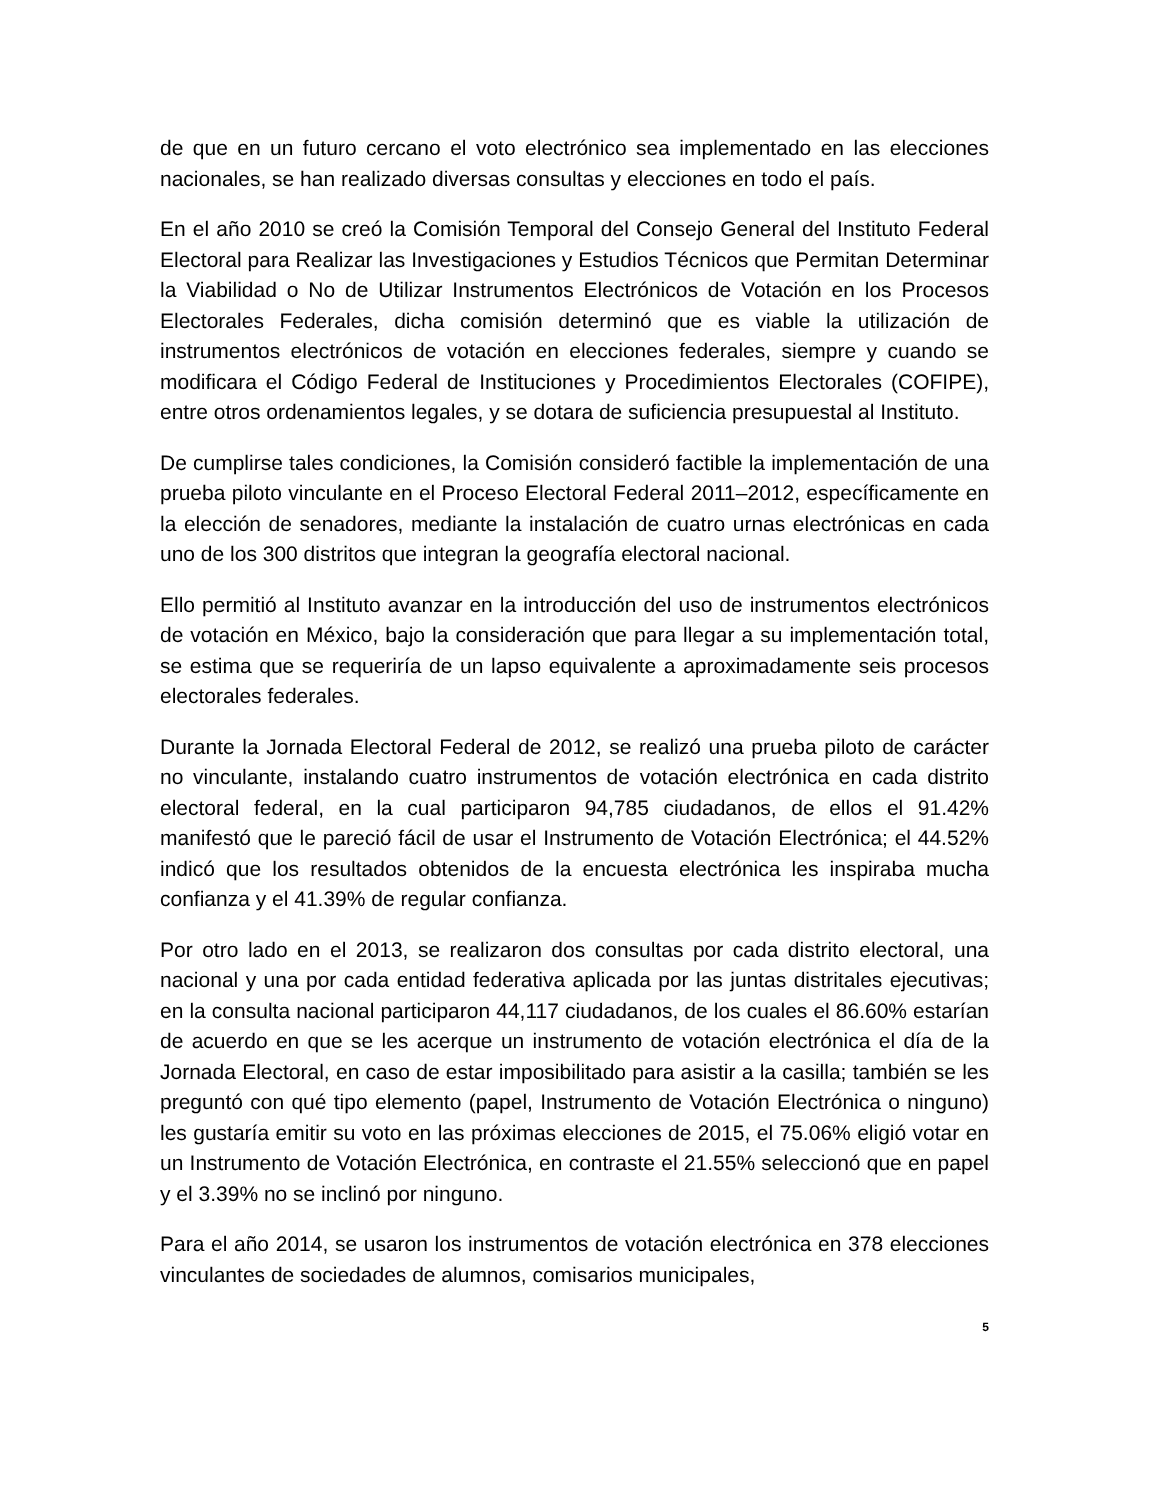de que en un futuro cercano el voto electrónico sea implementado en las elecciones nacionales, se han realizado diversas consultas y elecciones en todo el país.
En el año 2010 se creó la Comisión Temporal del Consejo General del Instituto Federal Electoral para Realizar las Investigaciones y Estudios Técnicos que Permitan Determinar la Viabilidad o No de Utilizar Instrumentos Electrónicos de Votación en los Procesos Electorales Federales, dicha comisión determinó que es viable la utilización de instrumentos electrónicos de votación en elecciones federales, siempre y cuando se modificara el Código Federal de Instituciones y Procedimientos Electorales (COFIPE), entre otros ordenamientos legales, y se dotara de suficiencia presupuestal al Instituto.
De cumplirse tales condiciones, la Comisión consideró factible la implementación de una prueba piloto vinculante en el Proceso Electoral Federal 2011–2012, específicamente en la elección de senadores, mediante la instalación de cuatro urnas electrónicas en cada uno de los 300 distritos que integran la geografía electoral nacional.
Ello permitió al Instituto avanzar en la introducción del uso de instrumentos electrónicos de votación en México, bajo la consideración que para llegar a su implementación total, se estima que se requeriría de un lapso equivalente a aproximadamente seis procesos electorales federales.
Durante la Jornada Electoral Federal de 2012, se realizó una prueba piloto de carácter no vinculante, instalando cuatro instrumentos de votación electrónica en cada distrito electoral federal, en la cual participaron 94,785 ciudadanos, de ellos el 91.42% manifestó que le pareció fácil de usar el Instrumento de Votación Electrónica; el 44.52% indicó que los resultados obtenidos de la encuesta electrónica les inspiraba mucha confianza y el 41.39% de regular confianza.
Por otro lado en el 2013, se realizaron dos consultas por cada distrito electoral, una nacional y una por cada entidad federativa aplicada por las juntas distritales ejecutivas; en la consulta nacional participaron 44,117 ciudadanos, de los cuales el 86.60% estarían de acuerdo en que se les acerque un instrumento de votación electrónica el día de la Jornada Electoral, en caso de estar imposibilitado para asistir a la casilla; también se les preguntó con qué tipo elemento (papel, Instrumento de Votación Electrónica o ninguno) les gustaría emitir su voto en las próximas elecciones de 2015, el 75.06% eligió votar en un Instrumento de Votación Electrónica, en contraste el 21.55% seleccionó que en papel y el 3.39% no se inclinó por ninguno.
Para el año 2014, se usaron los instrumentos de votación electrónica en 378 elecciones vinculantes de sociedades de alumnos, comisarios municipales,
5